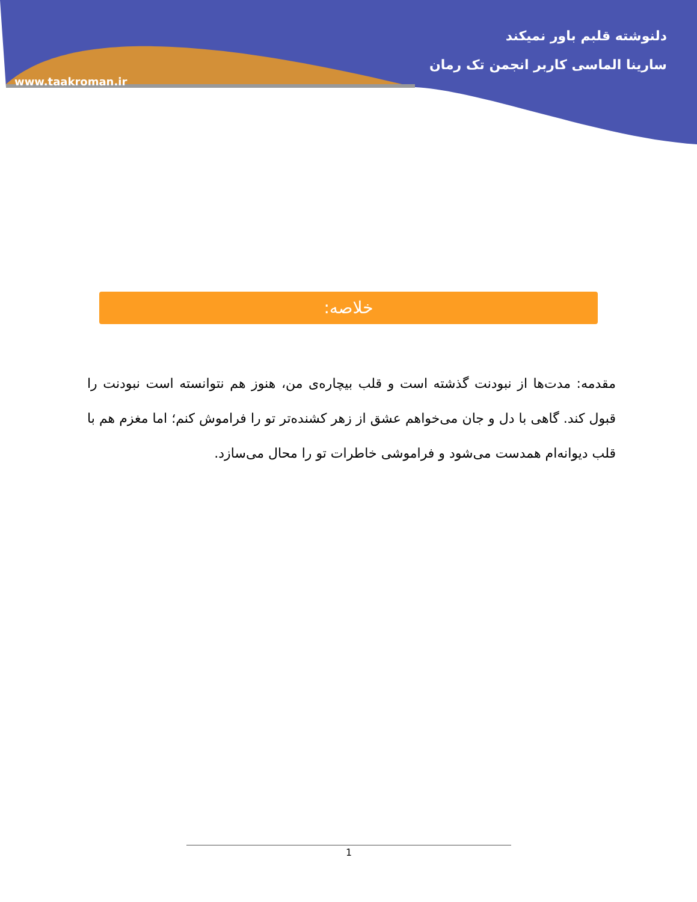دلنوشته قلبم باور نمیکند
سارینا الماسی کاربر انجمن تک رمان
www.taakroman.ir
خلاصه:
مقدمه: مدت‌ها از نبودنت گذشته است و قلب بیچاره‌ی من، هنوز هم نتوانسته است نبودنت را قبول کند. گاهی با دل و جان می‌خواهم عشق از زهر کشنده‌تر تو را فراموش کنم؛ اما مغزم هم با قلب دیوانه‌ام همدست می‌شود و فراموشی خاطرات تو را محال می‌سازد.
1